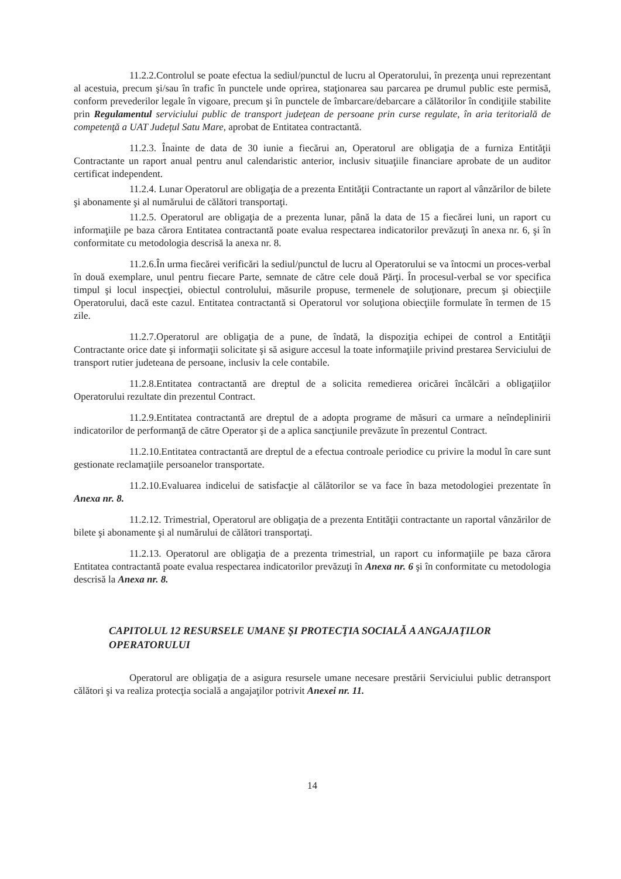11.2.2.Controlul se poate efectua la sediul/punctul de lucru al Operatorului, în prezenţa unui reprezentant al acestuia, precum şi/sau în trafic în punctele unde oprirea, staţionarea sau parcarea pe drumul public este permisă, conform prevederilor legale în vigoare, precum şi în punctele de îmbarcare/debarcare a călătorilor în condiţiile stabilite prin Regulamentul serviciului public de transport judeţean de persoane prin curse regulate, în aria teritorială de competenţă a UAT Judeţul Satu Mare, aprobat de Entitatea contractantă.
11.2.3. Înainte de data de 30 iunie a fiecărui an, Operatorul are obligaţia de a furniza Entităţii Contractante un raport anual pentru anul calendaristic anterior, inclusiv situaţiile financiare aprobate de un auditor certificat independent.
11.2.4. Lunar Operatorul are obligaţia de a prezenta Entităţii Contractante un raport al vânzărilor de bilete şi abonamente şi al numărului de călători transportaţi.
11.2.5. Operatorul are obligaţia de a prezenta lunar, până la data de 15 a fiecărei luni, un raport cu informaţiile pe baza cărora Entitatea contractantă poate evalua respectarea indicatorilor prevăzuţi în anexa nr. 6, şi în conformitate cu metodologia descrisă la anexa nr. 8.
11.2.6.În urma fiecărei verificări la sediul/punctul de lucru al Operatorului se va întocmi un proces-verbal în două exemplare, unul pentru fiecare Parte, semnate de către cele două Părţi. În procesul-verbal se vor specifica timpul şi locul inspecţiei, obiectul controlului, măsurile propuse, termenele de soluţionare, precum şi obiecţiile Operatorului, dacă este cazul. Entitatea contractantă si Operatorul vor soluţiona obiecţiile formulate în termen de 15 zile.
11.2.7.Operatorul are obligaţia de a pune, de îndată, la dispoziţia echipei de control a Entităţii Contractante orice date şi informaţii solicitate şi să asigure accesul la toate informaţiile privind prestarea Serviciului de transport rutier judeteana de persoane, inclusiv la cele contabile.
11.2.8.Entitatea contractantă are dreptul de a solicita remedierea oricărei încălcări a obligaţiilor Operatorului rezultate din prezentul Contract.
11.2.9.Entitatea contractantă are dreptul de a adopta programe de măsuri ca urmare a neîndeplinirii indicatorilor de performanţă de către Operator şi de a aplica sancţiunile prevăzute în prezentul Contract.
11.2.10.Entitatea contractantă are dreptul de a efectua controale periodice cu privire la modul în care sunt gestionate reclamaţiile persoanelor transportate.
11.2.10.Evaluarea indicelui de satisfacţie al călătorilor se va face în baza metodologiei prezentate în Anexa nr. 8.
11.2.12. Trimestrial, Operatorul are obligaţia de a prezenta Entităţii contractante un raportal vânzărilor de bilete şi abonamente şi al numărului de călători transportaţi.
11.2.13. Operatorul are obligaţia de a prezenta trimestrial, un raport cu informaţiile pe baza cărora Entitatea contractantă poate evalua respectarea indicatorilor prevăzuţi în Anexa nr. 6 şi în conformitate cu metodologia descrisă la Anexa nr. 8.
CAPITOLUL 12 RESURSELE UMANE ŞI PROTECŢIA SOCIALĂ A ANGAJAŢILOR OPERATORULUI
Operatorul are obligaţia de a asigura resursele umane necesare prestării Serviciului public detransport călători şi va realiza protecţia socială a angajaţilor potrivit Anexei nr. 11.
14